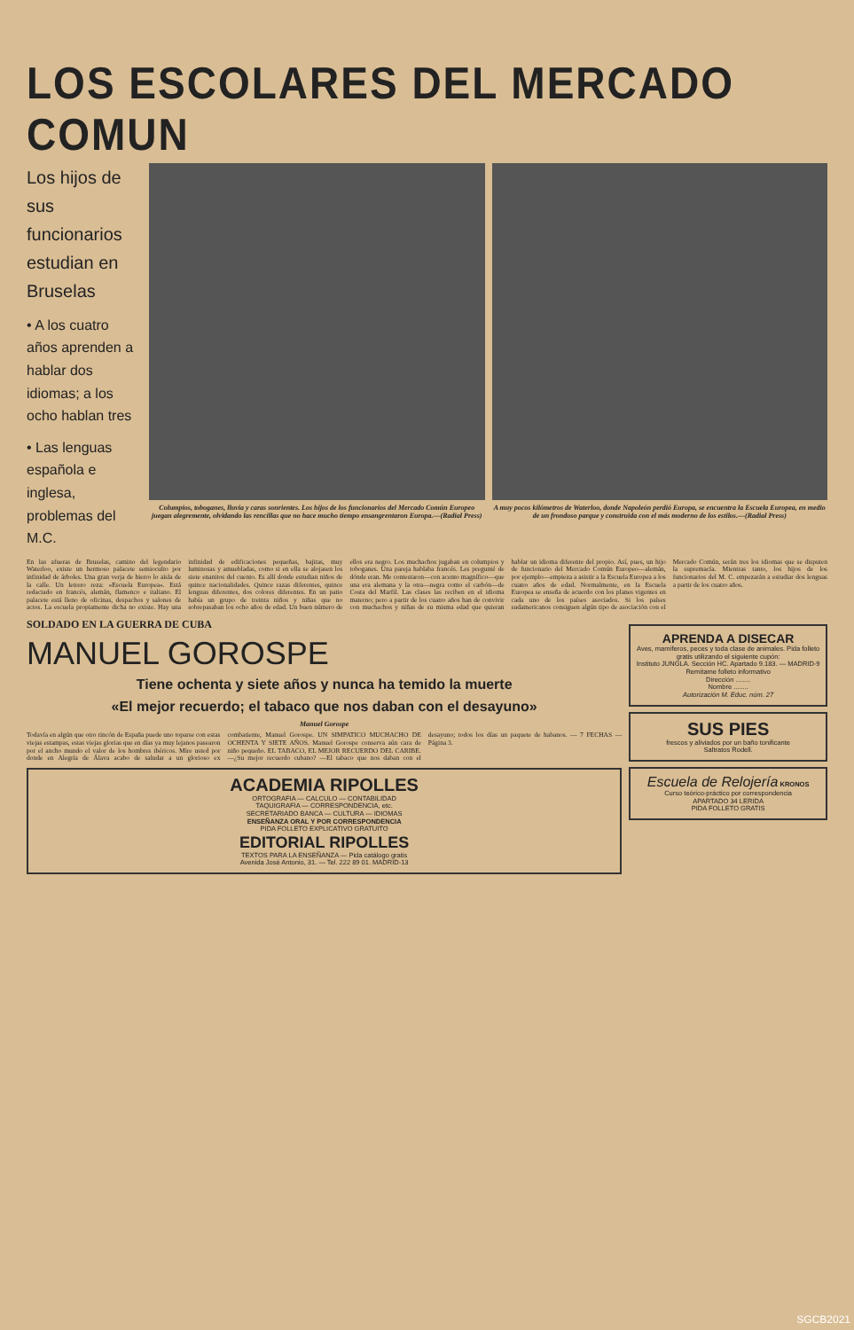LOS ESCOLARES DEL MERCADO COMUN
Los hijos de sus funcionarios estudian en Bruselas
• A los cuatro años aprenden a hablar dos idiomas; a los ocho hablan tres
• Las lenguas española e inglesa, problemas del M.C.
Columpios, toboganes, lluvia y caras sonrientes. Los hijos de los funcionarios del Mercado Común Europeo juegan alegremente, olvidando las rencillas que no hace mucho tiempo ensangrentaron Europa.—(Radial Press)
A muy pocos kilómetros de Waterloo, donde Napoleón perdió Europa, se encuentra la Escuela Europea, en medio de un frondoso parque y construida con el más moderno de los estilos.—(Radial Press)
En las afueras de Bruselas, camino del legendario Waterloo, existe un hermoso palacete semioculto por infinidad de árboles. Una gran verja de hierro lo aísla de la calle. Un letrero reza: «Escuela Europea». Está redactado en francés, alemán, flamenco e italiano. El palacete está lleno de oficinas, despachos y salones de actos. La escuela propiamente dicha no existe. Hay una infinidad de edificaciones pequeñas, bajitas, muy luminosas y amuebladas, como si en ella se alojasen los siete enanitos del cuento. Es allí donde estudian niños de quince nacionalidades. Quince razas diferentes, quince lenguas diferentes, dos colores diferentes. En un patio había un grupo de treinta niños y niñas que no sobrepasaban los ocho años de edad. Un buen número de ellos era negro. Los muchachos jugaban en columpios y toboganes. Una pareja hablaba francés. Les pregunté de dónde eran. Me contestaron—con acento magnífico—que una era alemana y la otra—negra como el carbón—de Costa del Marfil. Las clases las reciben en el idioma materno; pero a partir de los cuatro años han de convivir con muchachos y niñas de su misma edad que quieran hablar un idioma diferente del propio. Así, pues, un hijo de funcionario del Mercado Común Europeo—alemán, por ejemplo—empieza a asistir a la Escuela Europea a los cuatro años de edad. Normalmente, en la Escuela Europea se enseña de acuerdo con los planes vigentes en cada uno de los países asociados. Si los países sudamericanos consiguen algún tipo de asociación con el Mercado Común, serán tres los idiomas que se disputen la supremacía. Mientras tanto, los hijos de los funcionarios del M. C. empezarán a estudiar dos lenguas a partir de los cuatro años.
SOLDADO EN LA GUERRA DE CUBA
MANUEL GOROSPE
Tiene ochenta y siete años y nunca ha temido la muerte
«El mejor recuerdo; el tabaco que nos daban con el desayuno»
Manuel Gorospe
Todavía en algún que otro rincón de España puede uno toparse con estas viejas estampas, estas viejas glorias que en días ya muy lejanos pasearon por el ancho mundo el valor de los hombres ibéricos. Mire usted por donde en Alegría de Álava acabo de saludar a un glorioso ex combatiente, Manuel Gorospe. UN SIMPATICO MUCHACHO DE OCHENTA Y SIETE AÑOS. Manuel Gorospe conserva aún cara de niño pequeño. EL TABACO, EL MEJOR RECUERDO DEL CARIBE. —¿Su mejor recuerdo cubano? —El tabaco que nos daban con el desayuno; todos los días un paquete de habanos. — 7 FECHAS — Página 3.
ACADEMIA RIPOLLES
ORTOGRAFIA — CALCULO — CONTABILIDAD
TAQUIGRAFIA — CORRESPONDENCIA, etc.
SECRETARIADO BANCA — CULTURA — IDIOMAS
ENSEÑANZA ORAL Y POR CORRESPONDENCIA
PIDA FOLLETO EXPLICATIVO GRATUITO
EDITORIAL RIPOLLES
TEXTOS PARA LA ENSEÑANZA — Pida catálogo gratis
Avenida José Antonio, 31. — Tel. 222 89 01. MADRID-13
APRENDA A DISECAR
Aves, mamíferos, peces y toda clase de animales. Pida folleto gratis utilizando el siguiente cupón:
Instituto JUNGLA. Sección HC. Apartado 9.183. — MADRID-9
Remítame folleto informativo
Dirección ........
Nombre ........
Autorización M. Educ. núm. 27
SUS PIES
frescos y aliviados por un baño tonificante
Saltratos Rodell.
Escuela de Relojería KRONOS
Curso teórico-práctico por correspondencia
APARTADO 34 LERIDA
PIDA FOLLETO GRATIS
SGCB2021